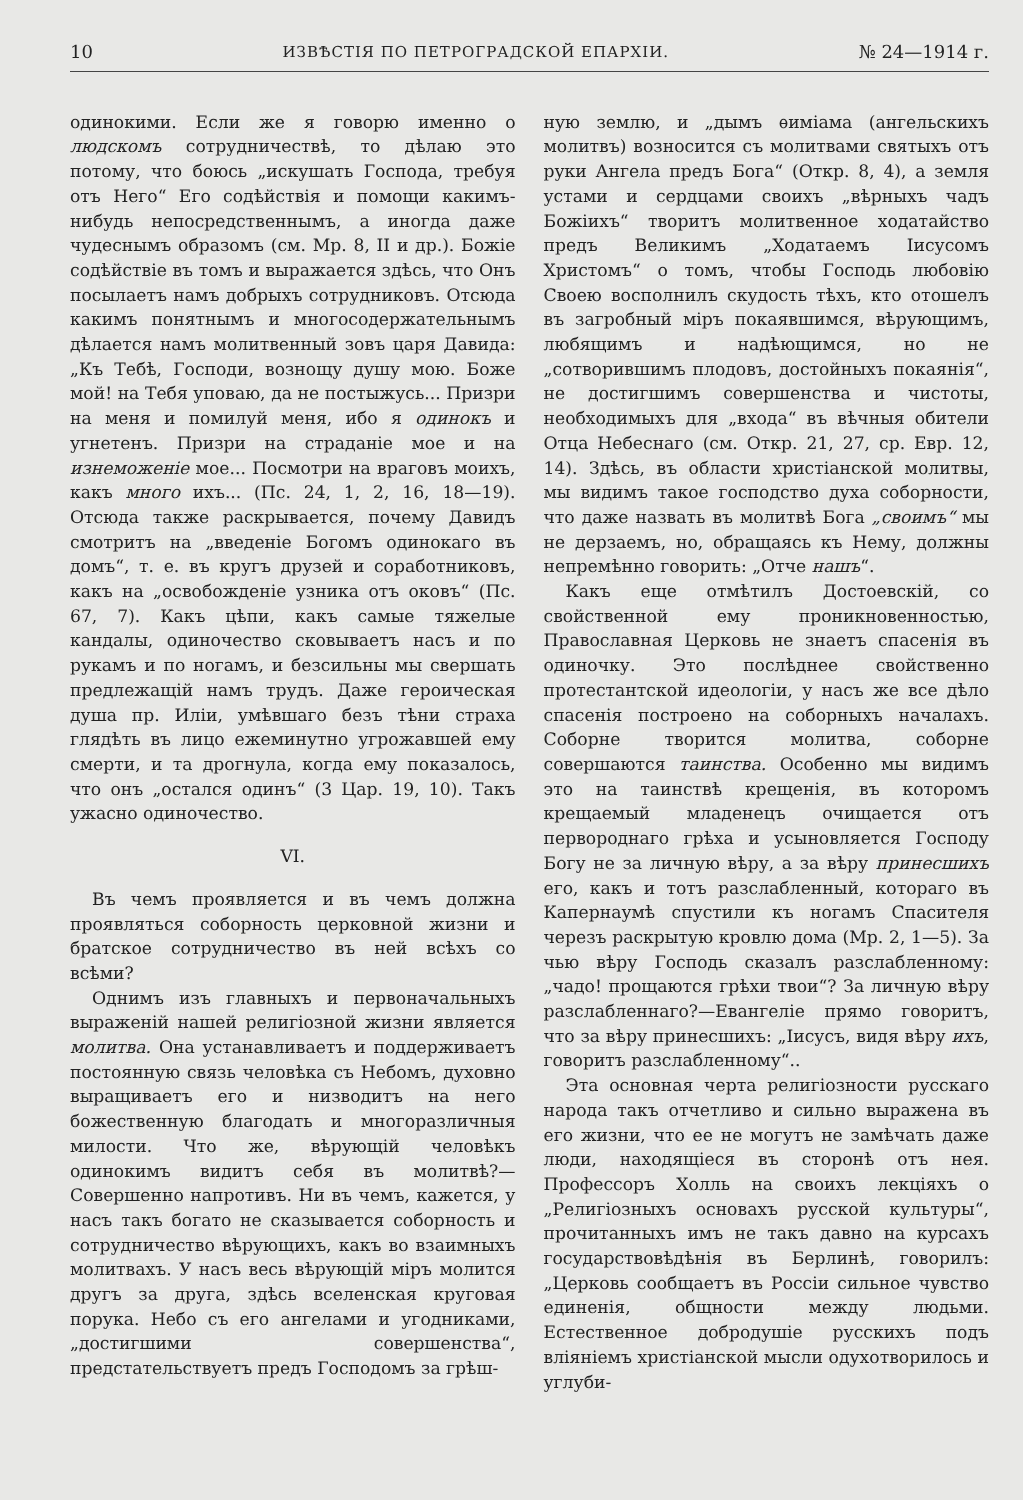10 ИЗВѢСТІЯ ПО ПЕТРОГРАДСКОЙ ЕПАРХІИ. № 24—1914 г.
одинокими. Если же я говорю именно о людскомъ сотрудничествѣ, то дѣлаю это потому, что боюсь „искушать Господа, требуя отъ Него“ Его содѣйствія и помощи какимъ-нибудь непосредственнымъ, а иногда даже чудеснымъ образомъ (см. Мр. 8, II и др.). Божіе содѣйствіе въ томъ и выражается здѣсь, что Онъ посылаетъ намъ добрыхъ сотрудниковъ. Отсюда какимъ понятнымъ и многосодержательнымъ дѣлается намъ молитвенный зовъ царя Давида: „Къ Тебѣ, Господи, вознощу душу мою. Боже мой! на Тебя уповаю, да не постыжусь... Призри на меня и помилуй меня, ибо я одинокъ и угнетенъ. Призри на страданіе мое и на изнеможеніе мое... Посмотри на враговъ моихъ, какъ много ихъ... (Пс. 24, 1, 2, 16, 18—19). Отсюда также раскрывается, почему Давидъ смотритъ на „введеніе Богомъ одинокаго въ домъ“, т. е. въ кругъ друзей и соработниковъ, какъ на „освобожденіе узника отъ оковъ“ (Пс. 67, 7). Какъ цѣпи, какъ самые тяжелые кандалы, одиночество сковываетъ насъ и по рукамъ и по ногамъ, и безсильны мы свершать предлежащій намъ трудъ. Даже героическая душа пр. Иліи, умѣвшаго безъ тѣни страха глядѣть въ лицо ежеминутно угрожавшей ему смерти, и та дрогнула, когда ему показалось, что онъ „остался одинъ“ (3 Цар. 19, 10). Такъ ужасно одиночество.
VI.
Въ чемъ проявляется и въ чемъ должна проявляться соборность церковной жизни и братское сотрудничество въ ней всѣхъ со всѣми?
Однимъ изъ главныхъ и первоначальныхъ выраженій нашей религіозной жизни является молитва. Она устанавливаетъ и поддерживаетъ постоянную связь человѣка съ Небомъ, духовно выращиваетъ его и низводитъ на него божественную благодать и многоразличныя милости. Что же, вѣрующій человѣкъ одинокимъ видитъ себя въ молитвѣ?—Совершенно напротивъ. Ни въ чемъ, кажется, у насъ такъ богато не сказывается соборность и сотрудничество вѣрующихъ, какъ во взаимныхъ молитвахъ. У насъ весь вѣрующій міръ молится другъ за друга, здѣсь вселенская круговая порука. Небо съ его ангелами и угодниками, „достигшими совершенства“, предстательствуетъ предъ Господомъ за грѣш-
ную землю, и „дымъ ѳиміама (ангельскихъ молитвъ) возносится съ молитвами святыхъ отъ руки Ангела предъ Бога“ (Откр. 8, 4), а земля устами и сердцами своихъ „вѣрныхъ чадъ Божіихъ“ творитъ молитвенное ходатайство предъ Великимъ „Ходатаемъ Іисусомъ Христомъ“ о томъ, чтобы Господь любовію Своею восполнилъ скудость тѣхъ, кто отошелъ въ загробный міръ покаявшимся, вѣрующимъ, любящимъ и надѣющимся, но не „сотворившимъ плодовъ, достойныхъ покаянія“, не достигшимъ совершенства и чистоты, необходимыхъ для „входа“ въ вѣчныя обители Отца Небеснаго (см. Откр. 21, 27, ср. Евр. 12, 14). Здѣсь, въ области христіанской молитвы, мы видимъ такое господство духа соборности, что даже назвать въ молитвѣ Бога „своимъ“ мы не дерзаемъ, но, обращаясь къ Нему, должны непремѣнно говорить: „Отче нашъ“.
Какъ еще отмѣтилъ Достоевскій, со свойственной ему проникновенностью, Православная Церковь не знаетъ спасенія въ одиночку. Это послѣднее свойственно протестантской идеологіи, у насъ же все дѣло спасенія построено на соборныхъ началахъ. Соборне творится молитва, соборне совершаются таинства. Особенно мы видимъ это на таинствѣ крещенія, въ которомъ крещаемый младенецъ очищается отъ первороднаго грѣха и усыновляется Господу Богу не за личную вѣру, а за вѣру принесшихъ его, какъ и тотъ разслабленный, котораго въ Капернаумѣ спустили къ ногамъ Спасителя черезъ раскрытую кровлю дома (Мр. 2, 1—5). За чью вѣру Господь сказалъ разслабленному: „чадо! прощаются грѣхи твои“? За личную вѣру разслабленнаго?—Евангеліе прямо говоритъ, что за вѣру принесшихъ: „Іисусъ, видя вѣру ихъ, говоритъ разслабленному“..
Эта основная черта религіозности русскаго народа такъ отчетливо и сильно выражена въ его жизни, что ее не могутъ не замѣчать даже люди, находящіеся въ сторонѣ отъ нея. Профессоръ Холль на своихъ лекціяхъ о „Религіозныхъ основахъ русской культуры“, прочитанныхъ имъ не такъ давно на курсахъ государствовѣдѣнія въ Берлинѣ, говорилъ: „Церковь сообщаетъ въ Россіи сильное чувство единенія, общности между людьми. Естественное добродушіе русскихъ подъ вліяніемъ христіанской мысли одухотворилось и углуби-